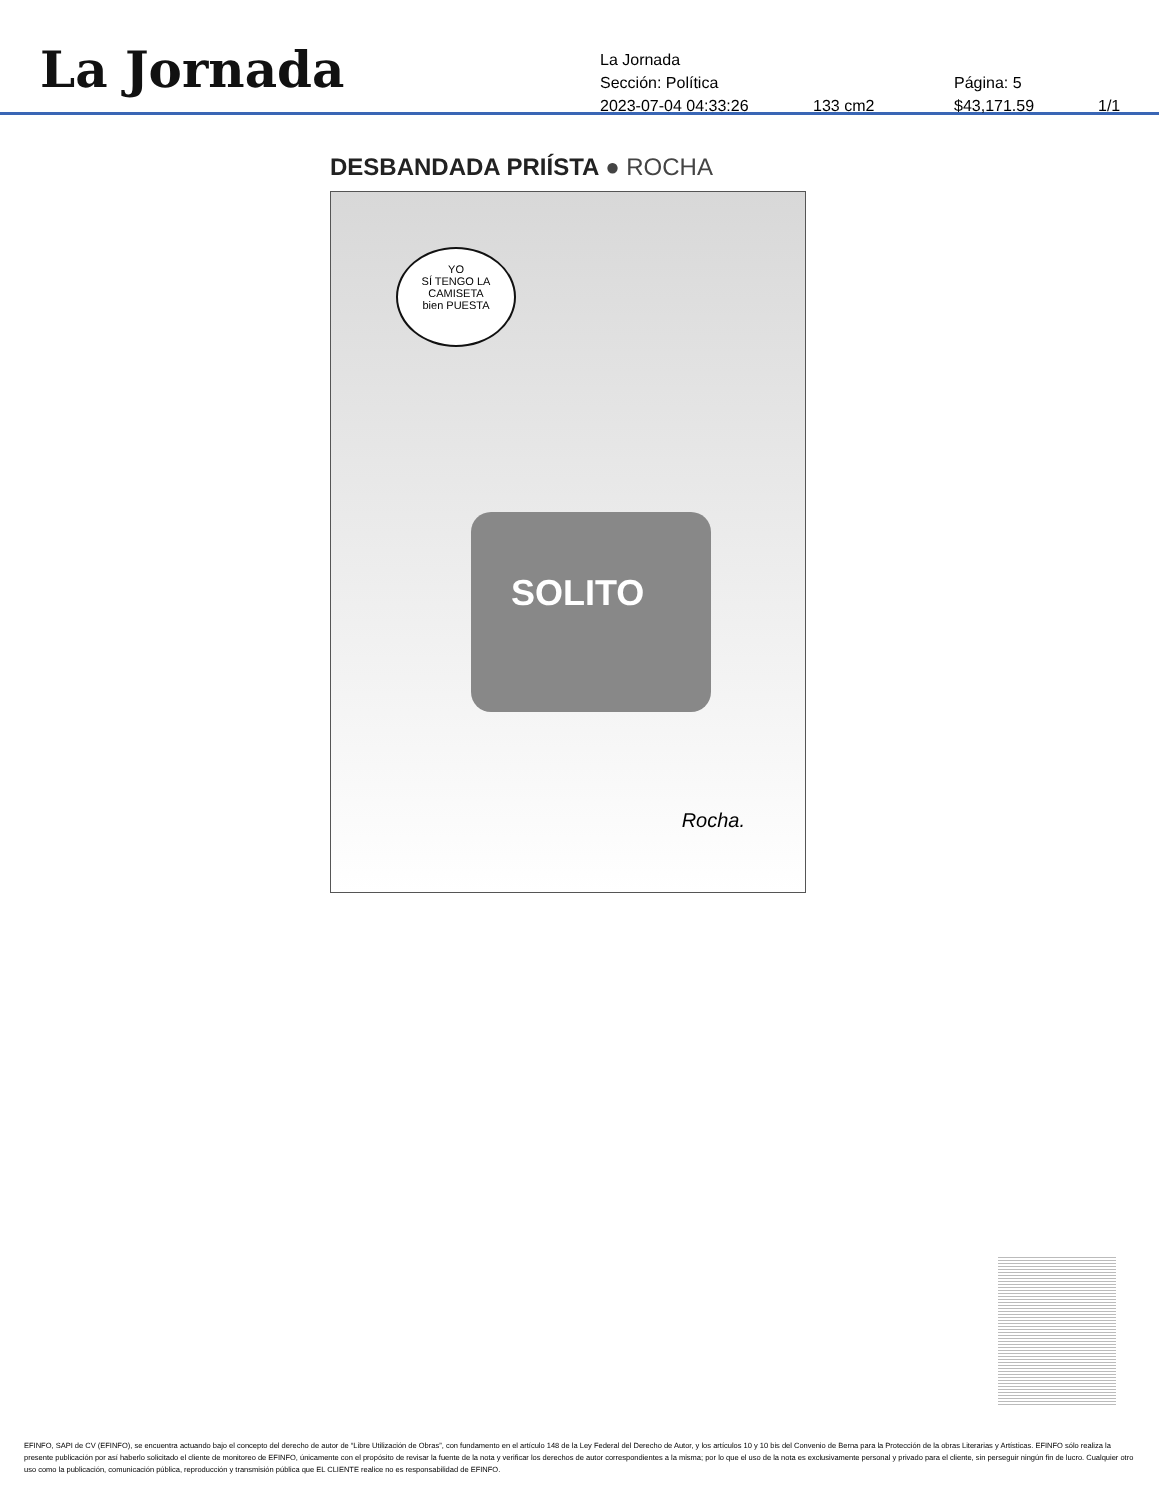La Jornada
La Jornada
Sección: Política Página: 5
2023-07-04 04:33:26 133 cm2 $43,171.59 1/1
DESBANDADA PRIÍSTA ● ROCHA
YO
SÍ TENGO LA
CAMISETA
bien PUESTA
SOLITO
Rocha.
EFINFO, SAPI de CV (EFINFO), se encuentra actuando bajo el concepto del derecho de autor de “Libre Utilización de Obras”, con fundamento en el artículo 148 de la Ley Federal del Derecho de Autor, y los artículos 10 y 10 bis del Convenio de Berna para la Protección de la obras Literarias y Artísticas. EFINFO sólo realiza la presente publicación por así haberlo solicitado el cliente de monitoreo de EFINFO, únicamente con el propósito de revisar la fuente de la nota y verificar los derechos de autor correspondientes a la misma; por lo que el uso de la nota es exclusivamente personal y privado para el cliente, sin perseguir ningún fin de lucro. Cualquier otro uso como la publicación, comunicación pública, reproducción y transmisión pública que EL CLIENTE realice no es responsabilidad de EFINFO.